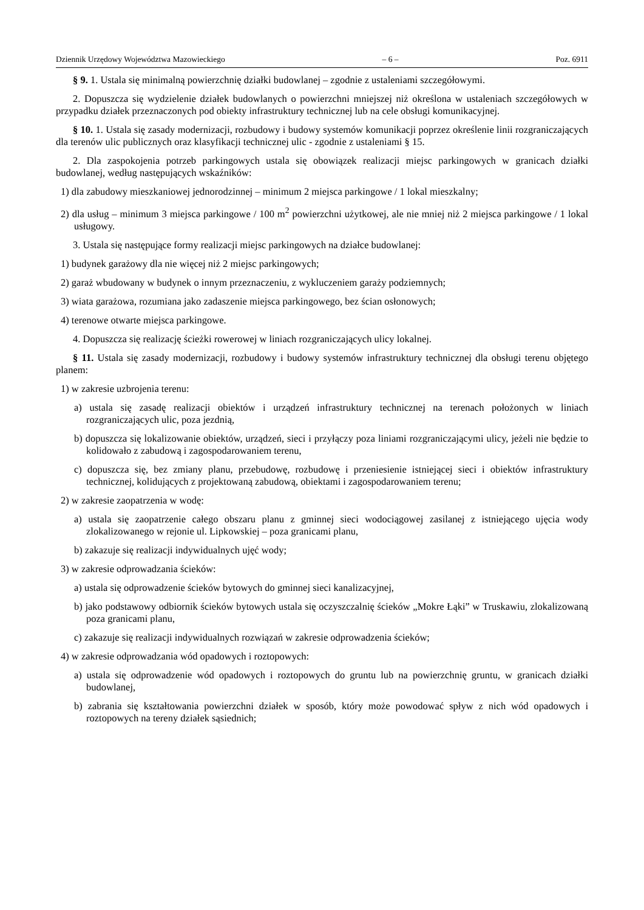Dziennik Urzędowy Województwa Mazowieckiego – 6 – Poz. 6911
§ 9. 1. Ustala się minimalną powierzchnię działki budowlanej – zgodnie z ustaleniami szczegółowymi.
2. Dopuszcza się wydzielenie działek budowlanych o powierzchni mniejszej niż określona w ustaleniach szczegółowych w przypadku działek przeznaczonych pod obiekty infrastruktury technicznej lub na cele obsługi komunikacyjnej.
§ 10. 1. Ustala się zasady modernizacji, rozbudowy i budowy systemów komunikacji poprzez określenie linii rozgraniczających dla terenów ulic publicznych oraz klasyfikacji technicznej ulic - zgodnie z ustaleniami § 15.
2. Dla zaspokojenia potrzeb parkingowych ustala się obowiązek realizacji miejsc parkingowych w granicach działki budowlanej, według następujących wskaźników:
1) dla zabudowy mieszkaniowej jednorodzinnej – minimum 2 miejsca parkingowe / 1 lokal mieszkalny;
2) dla usług – minimum 3 miejsca parkingowe / 100 m<sup>2</sup> powierzchni użytkowej, ale nie mniej niż 2 miejsca parkingowe / 1 lokal usługowy.
3. Ustala się następujące formy realizacji miejsc parkingowych na działce budowlanej:
1) budynek garażowy dla nie więcej niż 2 miejsc parkingowych;
2) garaż wbudowany w budynek o innym przeznaczeniu, z wykluczeniem garaży podziemnych;
3) wiata garażowa, rozumiana jako zadaszenie miejsca parkingowego, bez ścian osłonowych;
4) terenowe otwarte miejsca parkingowe.
4. Dopuszcza się realizację ścieżki rowerowej w liniach rozgraniczających ulicy lokalnej.
§ 11. Ustala się zasady modernizacji, rozbudowy i budowy systemów infrastruktury technicznej dla obsługi terenu objętego planem:
1) w zakresie uzbrojenia terenu:
a) ustala się zasadę realizacji obiektów i urządzeń infrastruktury technicznej na terenach położonych w liniach rozgraniczających ulic, poza jezdnią,
b) dopuszcza się lokalizowanie obiektów, urządzeń, sieci i przyłączy poza liniami rozgraniczającymi ulicy, jeżeli nie będzie to kolidowało z zabudową i zagospodarowaniem terenu,
c) dopuszcza się, bez zmiany planu, przebudowę, rozbudowę i przeniesienie istniejącej sieci i obiektów infrastruktury technicznej, kolidujących z projektowaną zabudową, obiektami i zagospodarowaniem terenu;
2) w zakresie zaopatrzenia w wodę:
a) ustala się zaopatrzenie całego obszaru planu z gminnej sieci wodociągowej zasilanej z istniejącego ujęcia wody zlokalizowanego w rejonie ul. Lipkowskiej – poza granicami planu,
b) zakazuje się realizacji indywidualnych ujęć wody;
3) w zakresie odprowadzania ścieków:
a) ustala się odprowadzenie ścieków bytowych do gminnej sieci kanalizacyjnej,
b) jako podstawowy odbiornik ścieków bytowych ustala się oczyszczalnię ścieków „Mokre Łąki” w Truskawiu, zlokalizowaną poza granicami planu,
c) zakazuje się realizacji indywidualnych rozwiązań w zakresie odprowadzenia ścieków;
4) w zakresie odprowadzania wód opadowych i roztopowych:
a) ustala się odprowadzenie wód opadowych i roztopowych do gruntu lub na powierzchnię gruntu, w granicach działki budowlanej,
b) zabrania się kształtowania powierzchni działek w sposób, który może powodować spływ z nich wód opadowych i roztopowych na tereny działek sąsiednich;